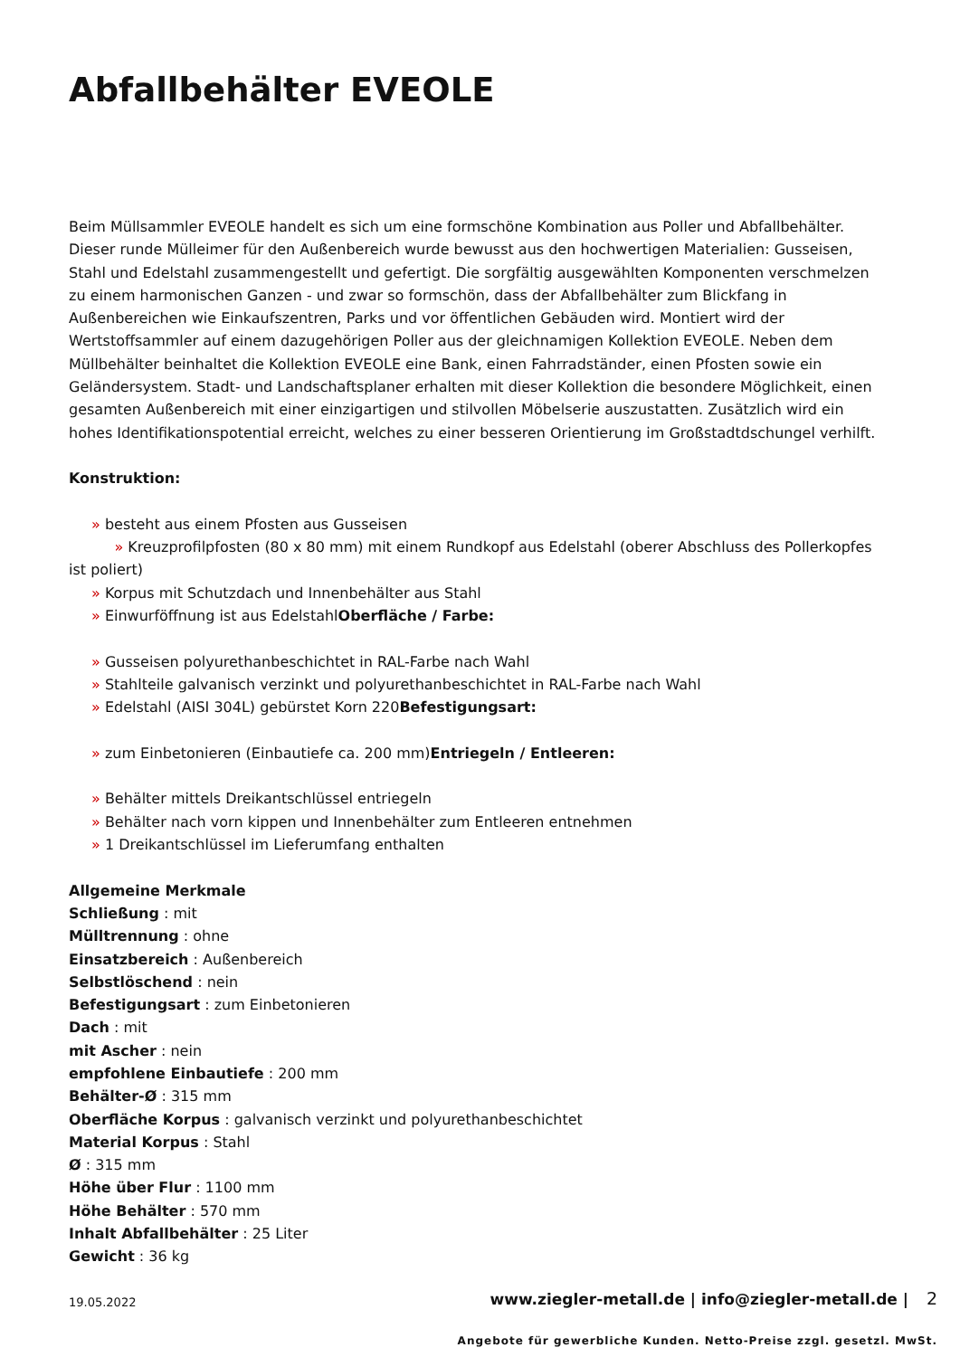Abfallbehälter EVEOLE
Beim Müllsammler EVEOLE handelt es sich um eine formschöne Kombination aus Poller und Abfallbehälter. Dieser runde Mülleimer für den Außenbereich wurde bewusst aus den hochwertigen Materialien: Gusseisen, Stahl und Edelstahl zusammengestellt und gefertigt. Die sorgfältig ausgewählten Komponenten verschmelzen zu einem harmonischen Ganzen - und zwar so formschön, dass der Abfallbehälter zum Blickfang in Außenbereichen wie Einkaufszentren, Parks und vor öffentlichen Gebäuden wird. Montiert wird der Wertstoffsammler auf einem dazugehörigen Poller aus der gleichnamigen Kollektion EVEOLE. Neben dem Müllbehälter beinhaltet die Kollektion EVEOLE eine Bank, einen Fahrradständer, einen Pfosten sowie ein Geländersystem. Stadt- und Landschaftsplaner erhalten mit dieser Kollektion die besondere Möglichkeit, einen gesamten Außenbereich mit einer einzigartigen und stilvollen Möbelserie auszustatten. Zusätzlich wird ein hohes Identifikationspotential erreicht, welches zu einer besseren Orientierung im Großstadtdschungel verhilft.
Konstruktion:
» besteht aus einem Pfosten aus Gusseisen
» Kreuzprofilpfosten (80 x 80 mm) mit einem Rundkopf aus Edelstahl (oberer Abschluss des Pollerkopfes ist poliert)
» Korpus mit Schutzdach und Innenbehälter aus Stahl
» Einwurföffnung ist aus EdelstahlOberfläche / Farbe:
» Gusseisen polyurethanbeschichtet in RAL-Farbe nach Wahl
» Stahlteile galvanisch verzinkt und polyurethanbeschichtet in RAL-Farbe nach Wahl
» Edelstahl (AISI 304L) gebürstet Korn 220Befestigungsart:
» zum Einbetonieren (Einbautiefe ca. 200 mm)Entriegeln / Entleeren:
» Behälter mittels Dreikantschlüssel entriegeln
» Behälter nach vorn kippen und Innenbehälter zum Entleeren entnehmen
» 1 Dreikantschlüssel im Lieferumfang enthalten
Allgemeine Merkmale
Schließung : mit
Mülltrennung : ohne
Einsatzbereich : Außenbereich
Selbstlöschend : nein
Befestigungsart : zum Einbetonieren
Dach : mit
mit Ascher : nein
empfohlene Einbautiefe : 200 mm
Behälter-Ø : 315 mm
Oberfläche Korpus : galvanisch verzinkt und polyurethanbeschichtet
Material Korpus : Stahl
Ø : 315 mm
Höhe über Flur : 1100 mm
Höhe Behälter : 570 mm
Inhalt Abfallbehälter : 25 Liter
Gewicht : 36 kg
19.05.2022 www.ziegler-metall.de | info@ziegler-metall.de | 2
Angebote für gewerbliche Kunden. Netto-Preise zzgl. gesetzl. MwSt.